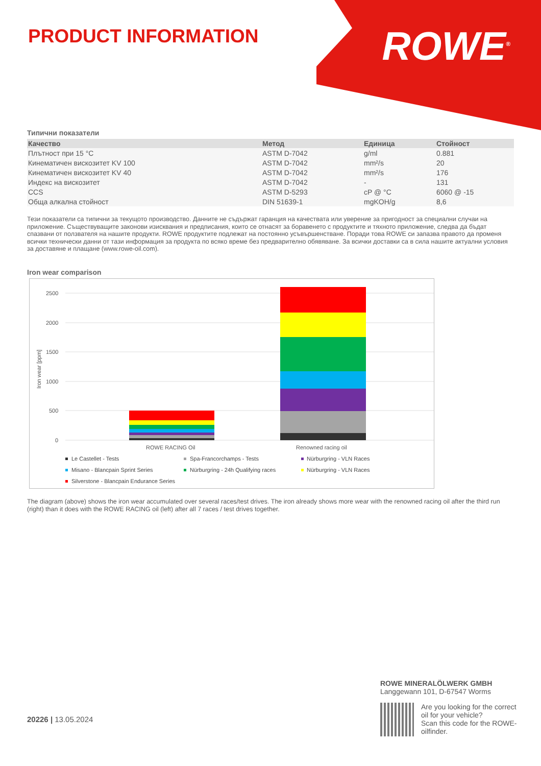PRODUCT INFORMATION ROWE<sup>®</sup>
Типични показатели
| Качество | Метод | Единица | Стойност |
| --- | --- | --- | --- |
| Плътност при 15 °C | ASTM D-7042 | g/ml | 0.881 |
| Кинематичен вискозитет KV 100 | ASTM D-7042 | mm²/s | 20 |
| Кинематичен вискозитет KV 40 | ASTM D-7042 | mm²/s | 176 |
| Индекс на вискозитет | ASTM D-7042 | - | 131 |
| CCS | ASTM D-5293 | cP @ °C | 6060 @ -15 |
| Обща алкална стойност | DIN 51639-1 | mgKOH/g | 8,6 |
Тези показатели са типични за текущото производство. Данните не съдържат гаранция на качествата или уверение за пригодност за специални случаи на приложение. Съществуващите законови изисквания и предписания, които се отнасят за боравенето с продуктите и тяхното приложение, следва да бъдат спазвани от ползвателя на нашите продукти. ROWE продуктите подлежат на постоянно усъвършенстване. Поради това ROWE си запазва правото да променя всички технически данни от тази информация за продукта по всяко време без предварително обявяване. За всички доставки са в сила нашите актуални условия за доставяне и плащане (www.rowe-oil.com).
Iron wear comparison
2500
2000
1500
1000
500
0
Iron wear [ppm]
ROWE RACING Oil
Renowned racing oil
Le Castellet - Tests
Spa-Francorchamps - Tests
Nürburgring - VLN Races
Misano - Blancpain Sprint Series
Nürburgring - 24h Qualifying races
Nürburgring - VLN Races
Silverstone - Blancpain Endurance Series
The diagram (above) shows the iron wear accumulated over several races/test drives. The iron already shows more wear with the renowned racing oil after the third run (right) than it does with the ROWE RACING oil (left) after all 7 races / test drives together.
20226 | 13.05.2024
ROWE MINERALÖLWERK GMBH
Langgewann 101, D-67547 Worms
Are you looking for the correct oil for your vehicle?
Scan this code for the ROWE-oilfinder.